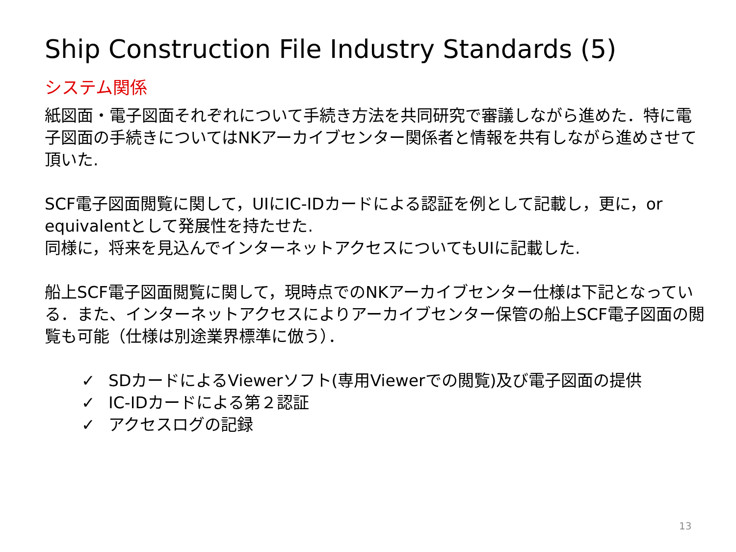Ship Construction File Industry Standards (5)
システム関係
紙図面・電子図面それぞれについて手続き方法を共同研究で審議しながら進めた．特に電子図面の手続きについてはNKアーカイブセンター関係者と情報を共有しながら進めさせて頂いた.
SCF電子図面閲覧に関して，UIにIC-IDカードによる認証を例として記載し，更に，or equivalentとして発展性を持たせた.
同様に，将来を見込んでインターネットアクセスについてもUIに記載した.
船上SCF電子図面閲覧に関して，現時点でのNKアーカイブセンター仕様は下記となっている．また、インターネットアクセスによりアーカイブセンター保管の船上SCF電子図面の閲覧も可能（仕様は別途業界標準に倣う）．
✓ SDカードによるViewerソフト(専用Viewerでの閲覧)及び電子図面の提供
✓ IC-IDカードによる第２認証
✓ アクセスログの記録
13